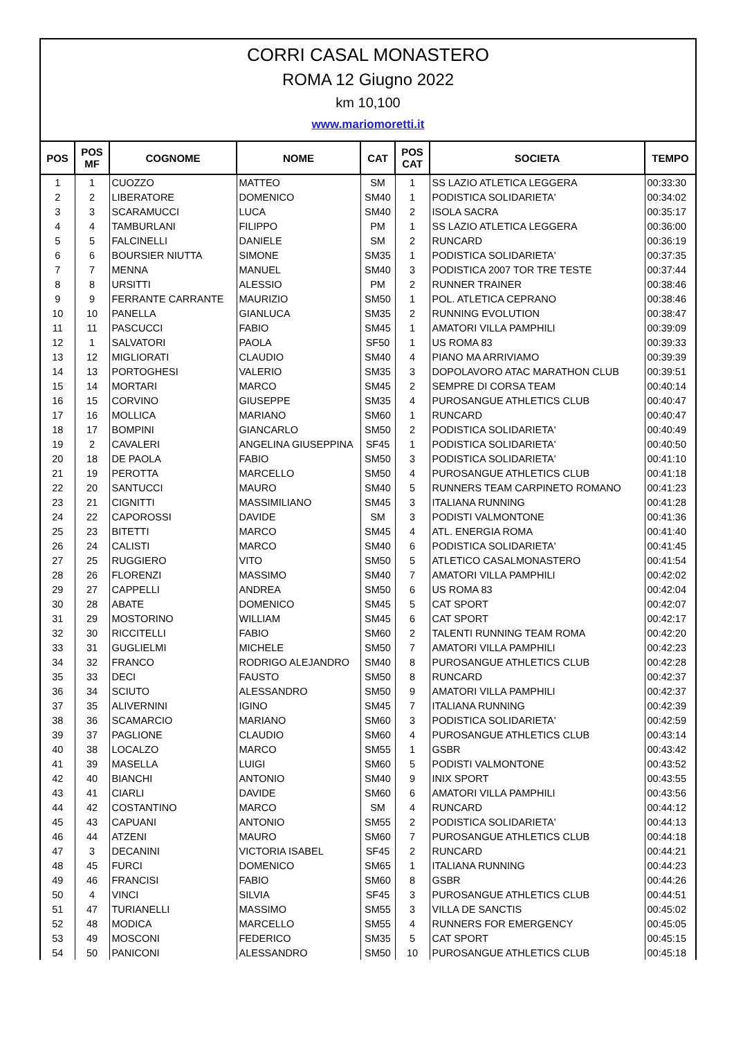CORRI CASAL MONASTERO
ROMA 12 Giugno 2022
km 10,100
www.mariomoretti.it
| POS | POS MF | COGNOME | NOME | CAT | POS CAT | SOCIETA | TEMPO |
| --- | --- | --- | --- | --- | --- | --- | --- |
| 1 | 1 | CUOZZO | MATTEO | SM | 1 | SS LAZIO ATLETICA LEGGERA | 00:33:30 |
| 2 | 2 | LIBERATORE | DOMENICO | SM40 | 1 | PODISTICA SOLIDARIETA' | 00:34:02 |
| 3 | 3 | SCARAMUCCI | LUCA | SM40 | 2 | ISOLA SACRA | 00:35:17 |
| 4 | 4 | TAMBURLANI | FILIPPO | PM | 1 | SS LAZIO ATLETICA LEGGERA | 00:36:00 |
| 5 | 5 | FALCINELLI | DANIELE | SM | 2 | RUNCARD | 00:36:19 |
| 6 | 6 | BOURSIER NIUTTA | SIMONE | SM35 | 1 | PODISTICA SOLIDARIETA' | 00:37:35 |
| 7 | 7 | MENNA | MANUEL | SM40 | 3 | PODISTICA 2007 TOR TRE TESTE | 00:37:44 |
| 8 | 8 | URSITTI | ALESSIO | PM | 2 | RUNNER TRAINER | 00:38:46 |
| 9 | 9 | FERRANTE CARRANTE | MAURIZIO | SM50 | 1 | POL. ATLETICA CEPRANO | 00:38:46 |
| 10 | 10 | PANELLA | GIANLUCA | SM35 | 2 | RUNNING EVOLUTION | 00:38:47 |
| 11 | 11 | PASCUCCI | FABIO | SM45 | 1 | AMATORI VILLA PAMPHILI | 00:39:09 |
| 12 | 1 | SALVATORI | PAOLA | SF50 | 1 | US ROMA 83 | 00:39:33 |
| 13 | 12 | MIGLIORATI | CLAUDIO | SM40 | 4 | PIANO MA ARRIVIAMO | 00:39:39 |
| 14 | 13 | PORTOGHESI | VALERIO | SM35 | 3 | DOPOLAVORO ATAC MARATHON CLUB | 00:39:51 |
| 15 | 14 | MORTARI | MARCO | SM45 | 2 | SEMPRE DI CORSA TEAM | 00:40:14 |
| 16 | 15 | CORVINO | GIUSEPPE | SM35 | 4 | PUROSANGUE ATHLETICS CLUB | 00:40:47 |
| 17 | 16 | MOLLICA | MARIANO | SM60 | 1 | RUNCARD | 00:40:47 |
| 18 | 17 | BOMPINI | GIANCARLO | SM50 | 2 | PODISTICA SOLIDARIETA' | 00:40:49 |
| 19 | 2 | CAVALERI | ANGELINA GIUSEPPINA | SF45 | 1 | PODISTICA SOLIDARIETA' | 00:40:50 |
| 20 | 18 | DE PAOLA | FABIO | SM50 | 3 | PODISTICA SOLIDARIETA' | 00:41:10 |
| 21 | 19 | PEROTTA | MARCELLO | SM50 | 4 | PUROSANGUE ATHLETICS CLUB | 00:41:18 |
| 22 | 20 | SANTUCCI | MAURO | SM40 | 5 | RUNNERS TEAM CARPINETO ROMANO | 00:41:23 |
| 23 | 21 | CIGNITTI | MASSIMILIANO | SM45 | 3 | ITALIANA RUNNING | 00:41:28 |
| 24 | 22 | CAPOROSSI | DAVIDE | SM | 3 | PODISTI VALMONTONE | 00:41:36 |
| 25 | 23 | BITETTI | MARCO | SM45 | 4 | ATL. ENERGIA ROMA | 00:41:40 |
| 26 | 24 | CALISTI | MARCO | SM40 | 6 | PODISTICA SOLIDARIETA' | 00:41:45 |
| 27 | 25 | RUGGIERO | VITO | SM50 | 5 | ATLETICO CASALMONASTERO | 00:41:54 |
| 28 | 26 | FLORENZI | MASSIMO | SM40 | 7 | AMATORI VILLA PAMPHILI | 00:42:02 |
| 29 | 27 | CAPPELLI | ANDREA | SM50 | 6 | US ROMA 83 | 00:42:04 |
| 30 | 28 | ABATE | DOMENICO | SM45 | 5 | CAT SPORT | 00:42:07 |
| 31 | 29 | MOSTORINO | WILLIAM | SM45 | 6 | CAT SPORT | 00:42:17 |
| 32 | 30 | RICCITELLI | FABIO | SM60 | 2 | TALENTI RUNNING TEAM ROMA | 00:42:20 |
| 33 | 31 | GUGLIELMI | MICHELE | SM50 | 7 | AMATORI VILLA PAMPHILI | 00:42:23 |
| 34 | 32 | FRANCO | RODRIGO ALEJANDRO | SM40 | 8 | PUROSANGUE ATHLETICS CLUB | 00:42:28 |
| 35 | 33 | DECI | FAUSTO | SM50 | 8 | RUNCARD | 00:42:37 |
| 36 | 34 | SCIUTO | ALESSANDRO | SM50 | 9 | AMATORI VILLA PAMPHILI | 00:42:37 |
| 37 | 35 | ALIVERNINI | IGINO | SM45 | 7 | ITALIANA RUNNING | 00:42:39 |
| 38 | 36 | SCAMARCIO | MARIANO | SM60 | 3 | PODISTICA SOLIDARIETA' | 00:42:59 |
| 39 | 37 | PAGLIONE | CLAUDIO | SM60 | 4 | PUROSANGUE ATHLETICS CLUB | 00:43:14 |
| 40 | 38 | LOCALZO | MARCO | SM55 | 1 | GSBR | 00:43:42 |
| 41 | 39 | MASELLA | LUIGI | SM60 | 5 | PODISTI VALMONTONE | 00:43:52 |
| 42 | 40 | BIANCHI | ANTONIO | SM40 | 9 | INIX SPORT | 00:43:55 |
| 43 | 41 | CIARLI | DAVIDE | SM60 | 6 | AMATORI VILLA PAMPHILI | 00:43:56 |
| 44 | 42 | COSTANTINO | MARCO | SM | 4 | RUNCARD | 00:44:12 |
| 45 | 43 | CAPUANI | ANTONIO | SM55 | 2 | PODISTICA SOLIDARIETA' | 00:44:13 |
| 46 | 44 | ATZENI | MAURO | SM60 | 7 | PUROSANGUE ATHLETICS CLUB | 00:44:18 |
| 47 | 3 | DECANINI | VICTORIA ISABEL | SF45 | 2 | RUNCARD | 00:44:21 |
| 48 | 45 | FURCI | DOMENICO | SM65 | 1 | ITALIANA RUNNING | 00:44:23 |
| 49 | 46 | FRANCISI | FABIO | SM60 | 8 | GSBR | 00:44:26 |
| 50 | 4 | VINCI | SILVIA | SF45 | 3 | PUROSANGUE ATHLETICS CLUB | 00:44:51 |
| 51 | 47 | TURIANELLI | MASSIMO | SM55 | 3 | VILLA DE SANCTIS | 00:45:02 |
| 52 | 48 | MODICA | MARCELLO | SM55 | 4 | RUNNERS FOR EMERGENCY | 00:45:05 |
| 53 | 49 | MOSCONI | FEDERICO | SM35 | 5 | CAT SPORT | 00:45:15 |
| 54 | 50 | PANICONI | ALESSANDRO | SM50 | 10 | PUROSANGUE ATHLETICS CLUB | 00:45:18 |